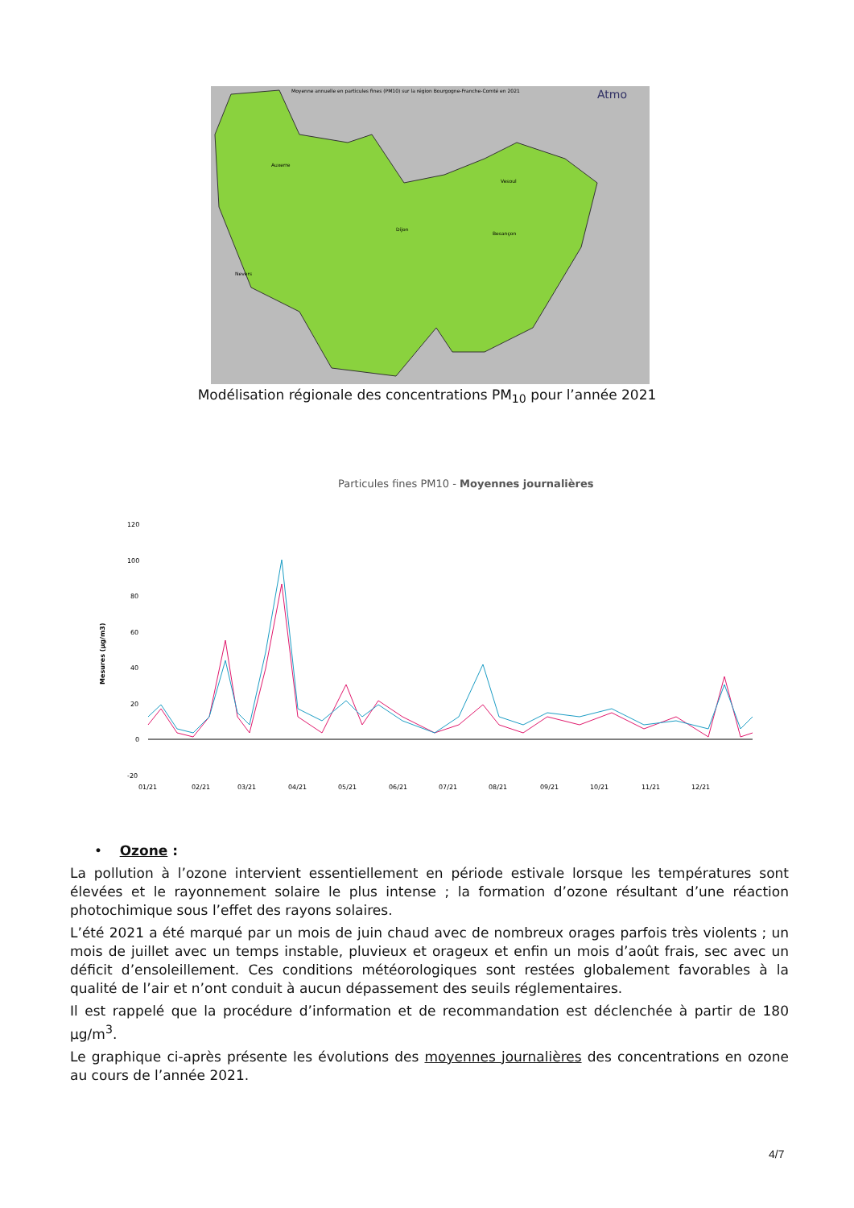Moyenne annuelle en particules fines (PM10) sur la région Bourgogne-Franche-Comté en 2021
Atmo
Dijon
Vesoul
Besançon
Auxerre
Nevers
Modélisation régionale des concentrations PM<sub>10</sub> pour l’année 2021
Particules fines PM10 - Moyennes journalières
Mesures (µg/m3)
120
100
80
60
40
20
0
-20
01/21
02/21
03/21
04/21
05/21
06/21
07/21
08/21
09/21
10/21
11/21
12/21
• Ozone :
La pollution à l’ozone intervient essentiellement en période estivale lorsque les températures sont élevées et le rayonnement solaire le plus intense ; la formation d’ozone résultant d’une réaction photochimique sous l’effet des rayons solaires.
L’été 2021 a été marqué par un mois de juin chaud avec de nombreux orages parfois très violents ; un mois de juillet avec un temps instable, pluvieux et orageux et enfin un mois d’août frais, sec avec un déficit d’ensoleillement. Ces conditions météorologiques sont restées globalement favorables à la qualité de l’air et n’ont conduit à aucun dépassement des seuils réglementaires.
Il est rappelé que la procédure d’information et de recommandation est déclenchée à partir de 180 µg/m<sup>3</sup>.
Le graphique ci-après présente les évolutions des moyennes journalières des concentrations en ozone au cours de l’année 2021.
4/7